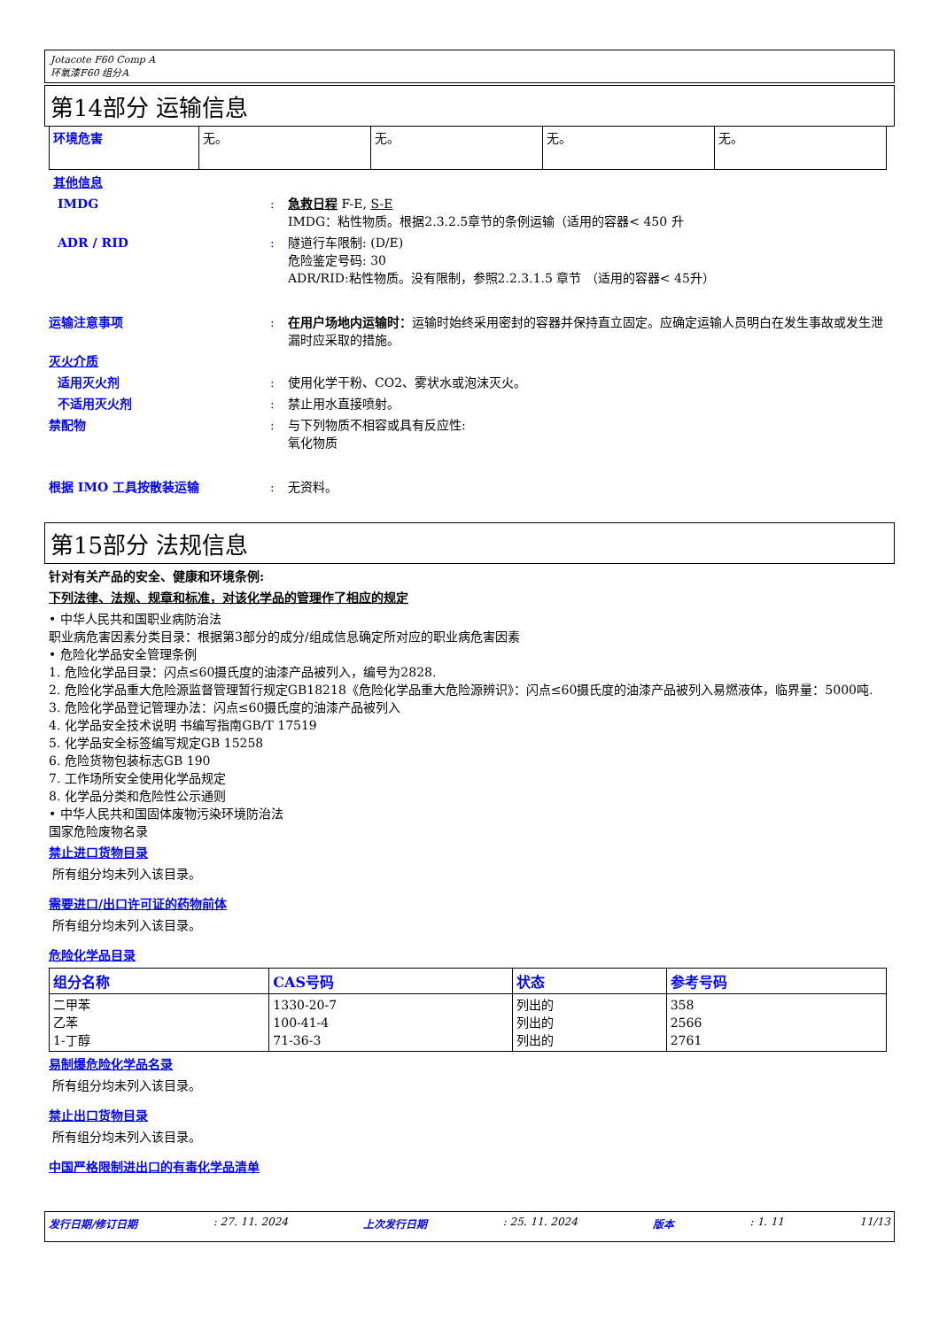Jotacote F60 Comp A
环氧漆F60 组分A
第14部分 运输信息
| 环境危害 | 无。 | 无。 | 无。 | 无。 |
其他信息
IMDG : 急救日程 F-E, S-E
IMDG：粘性物质。根据2.3.2.5章节的条例运输（适用的容器< 450 升
ADR / RID : 隧道行车限制: (D/E)
危险鉴定号码: 30
ADR/RID:粘性物质。没有限制，参照2.2.3.1.5 章节 （适用的容器< 45升）
运输注意事项 : 在用户场地内运输时：运输时始终采用密封的容器并保持直立固定。应确定运输人员明白在发生事故或发生泄漏时应采取的措施。
灭火介质
适用灭火剂 : 使用化学干粉、CO2、雾状水或泡沫灭火。
不适用灭火剂 : 禁止用水直接喷射。
禁配物 : 与下列物质不相容或具有反应性:
氧化物质
根据 IMO 工具按散装运输 : 无资料。
第15部分 法规信息
针对有关产品的安全、健康和环境条例:
下列法律、法规、规章和标准，对该化学品的管理作了相应的规定
• 中华人民共和国职业病防治法
职业病危害因素分类目录：根据第3部分的成分/组成信息确定所对应的职业病危害因素
• 危险化学品安全管理条例
1. 危险化学品目录：闪点≤60摄氏度的油漆产品被列入，编号为2828.
2. 危险化学品重大危险源监督管理暂行规定GB18218《危险化学品重大危险源辨识》：闪点≤60摄氏度的油漆产品被列入易燃液体，临界量：5000吨.
3. 危险化学品登记管理办法：闪点≤60摄氏度的油漆产品被列入
4. 化学品安全技术说明 书编写指南GB/T 17519
5. 化学品安全标签编写规定GB 15258
6. 危险货物包装标志GB 190
7. 工作场所安全使用化学品规定
8. 化学品分类和危险性公示通则
• 中华人民共和国固体废物污染环境防治法
国家危险废物名录
禁止进口货物目录
所有组分均未列入该目录。
需要进口/出口许可证的药物前体
所有组分均未列入该目录。
危险化学品目录
| 组分名称 | CAS号码 | 状态 | 参考号码 |
| --- | --- | --- | --- |
| 二甲苯 乙苯 1-丁醇 | 1330-20-7 100-41-4 71-36-3 | 列出的 列出的 列出的 | 358 2566 2761 |
易制爆危险化学品名录
所有组分均未列入该目录。
禁止出口货物目录
所有组分均未列入该目录。
中国严格限制进出口的有毒化学品清单
发行日期/修订日期 : 27. 11. 2024 上次发行日期 : 25. 11. 2024 版本 : 1. 11 11/13